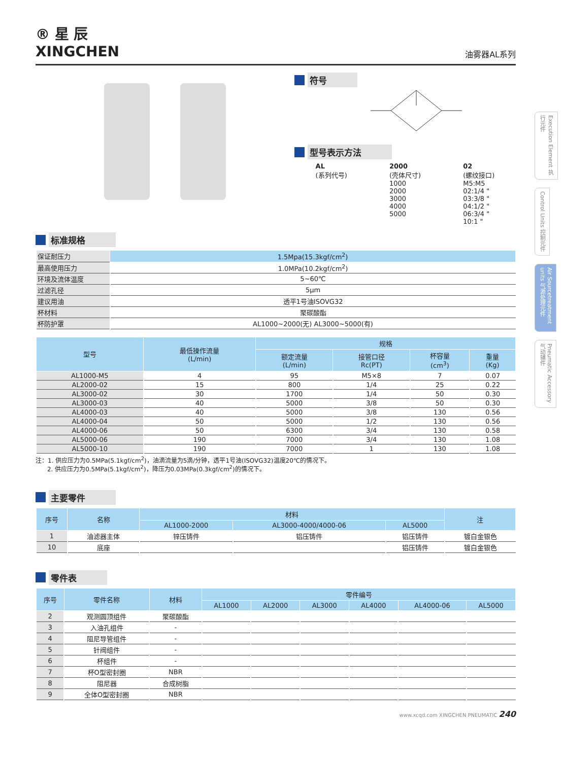Execution Element 执行元件
Control Units 控制元件
Air Sourcetreatment units 气源处理元件
Pneumatic Accessory 气动辅件
® 星 辰
XINGCHEN
油雾器AL系列
符号
型号表示方法
AL
(系列代号)
2000
(壳体尺寸)
1000
2000
3000
4000
5000
02
(螺纹接口)
M5:M5
02:1/4 "
03:3/8 "
04:1/2 "
06:3/4 "
10:1 "
标准规格
| 保证耐压力 | 1.5Mpa(15.3kgf/cm<sup>2</sup>) |
| 最高使用压力 | 1.0MPa(10.2kgf/cm<sup>2</sup>) |
| 环境及流体温度 | 5~60℃ |
| 过滤孔径 | 5μm |
| 建议用油 | 透平1号油ISOVG32 |
| 杯材料 | 聚碳酸酯 |
| 杯防护罩 | AL1000~2000(无) AL3000~5000(有) |
| 型号 | 最低操作流量 (L/min) | 规格 | | | |
| --- | --- | --- | --- | --- | --- |
| | | 额定流量 (L/min) | 接管口径 Rc(PT) | 杯容量 (cm<sup>3</sup>) | 重量 (Kg) |
| AL1000-M5 | 4 | 95 | M5×8 | 7 | 0.07 |
| AL2000-02 | 15 | 800 | 1/4 | 25 | 0.22 |
| AL3000-02 | 30 | 1700 | 1/4 | 50 | 0.30 |
| AL3000-03 | 40 | 5000 | 3/8 | 50 | 0.30 |
| AL4000-03 | 40 | 5000 | 3/8 | 130 | 0.56 |
| AL4000-04 | 50 | 5000 | 1/2 | 130 | 0.56 |
| AL4000-06 | 50 | 6300 | 3/4 | 130 | 0.58 |
| AL5000-06 | 190 | 7000 | 3/4 | 130 | 1.08 |
| AL5000-10 | 190 | 7000 | 1 | 130 | 1.08 |
注：1. 供应压力为0.5MPa(5.1kgf/cm<sup>2</sup>)，油滴流量为5滴/分钟，透平1号油(ISOVG32)温度20℃的情况下。
2. 供应压力为0.5MPa(5.1kgf/cm<sup>2</sup>)，降压为0.03MPa(0.3kgf/cm<sup>2</sup>)的情况下。
主要零件
| 序号 | 名称 | 材料 | | | 注 |
| --- | --- | --- | --- | --- | --- |
| | | AL1000-2000 | AL3000-4000/4000-06 | AL5000 | |
| 1 | 油滤器主体 | 锌压铸件 | 铝压铸件 | 铝压铸件 | 镀白金银色 |
| 10 | 底座 | | | 铝压铸件 | 镀白金银色 |
零件表
| 序号 | 零件名称 | 材料 | 零件编号 | | | | | |
| --- | --- | --- | --- | --- | --- | --- | --- | --- |
| | | | AL1000 | AL2000 | AL3000 | AL4000 | AL4000-06 | AL5000 |
| 2 | 观测圆顶组件 | 聚碳酸酯 | | | | | | |
| 3 | 入油孔组件 | - | | | | | | |
| 4 | 阻尼导管组件 | - | | | | | | |
| 5 | 针阀组件 | - | | | | | | |
| 6 | 杯组件 | - | | | | | | |
| 7 | 杯O型密封圈 | NBR | | | | | | |
| 8 | 阻尼器 | 合成树脂 | | | | | | |
| 9 | 全体O型密封圈 | NBR | | | | | | |
www.xcqd.com XINGCHEN PNEUMATIC 240